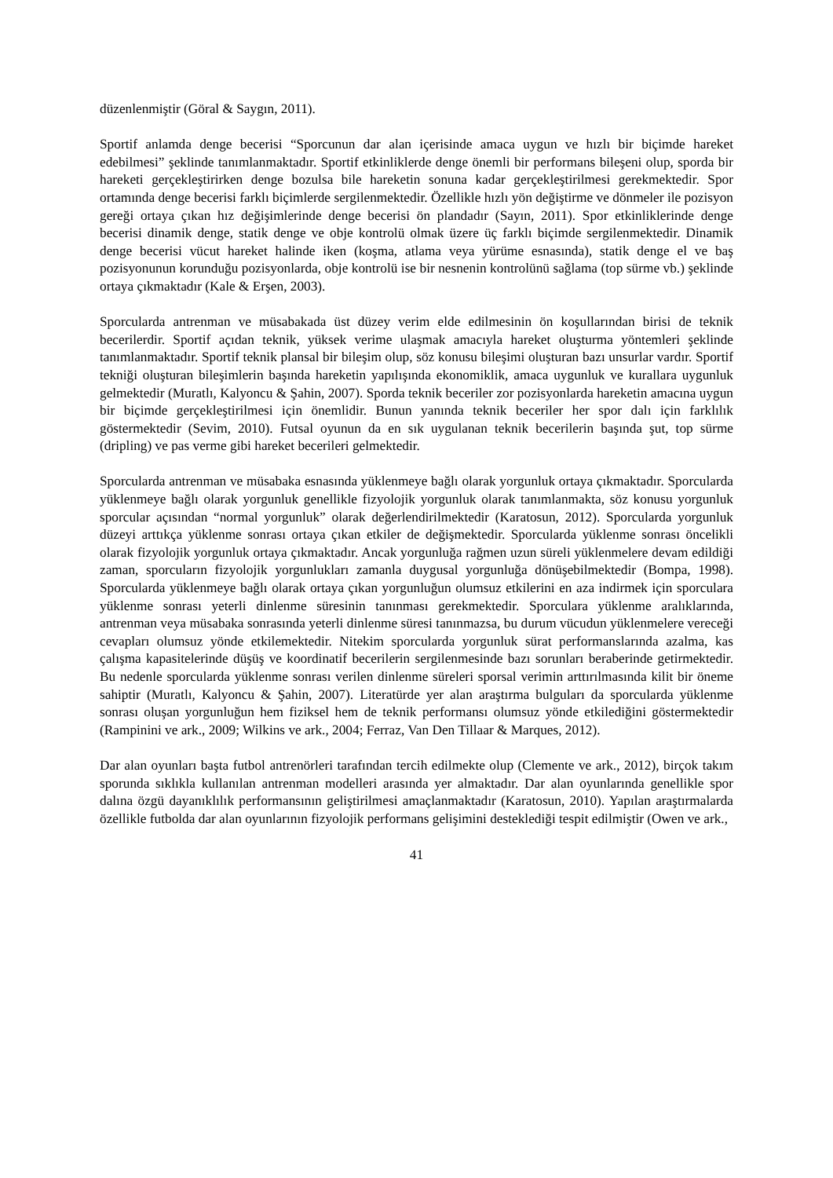düzenlenmiştir (Göral & Saygın, 2011).
Sportif anlamda denge becerisi “Sporcunun dar alan içerisinde amaca uygun ve hızlı bir biçimde hareket edebilmesi” şeklinde tanımlanmaktadır. Sportif etkinliklerde denge önemli bir performans bileşeni olup, sporda bir hareketi gerçekleştirirken denge bozulsa bile hareketin sonuna kadar gerçekleştirilmesi gerekmektedir. Spor ortamında denge becerisi farklı biçimlerde sergilenmektedir. Özellikle hızlı yön değiştirme ve dönmeler ile pozisyon gereği ortaya çıkan hız değişimlerinde denge becerisi ön plandadır (Sayın, 2011). Spor etkinliklerinde denge becerisi dinamik denge, statik denge ve obje kontrolü olmak üzere üç farklı biçimde sergilenmektedir. Dinamik denge becerisi vücut hareket halinde iken (koşma, atlama veya yürüme esnasında), statik denge el ve baş pozisyonunun korunduğu pozisyonlarda, obje kontrolü ise bir nesnenin kontrolünü sağlama (top sürme vb.) şeklinde ortaya çıkmaktadır (Kale & Erşen, 2003).
Sporcularda antrenman ve müsabakada üst düzey verim elde edilmesinin ön koşullarından birisi de teknik becerilerdir. Sportif açıdan teknik, yüksek verime ulaşmak amacıyla hareket oluşturma yöntemleri şeklinde tanımlanmaktadır. Sportif teknik plansal bir bileşim olup, söz konusu bileşimi oluşturan bazı unsurlar vardır. Sportif tekniği oluşturan bileşimlerin başında hareketin yapılışında ekonomiklik, amaca uygunluk ve kurallara uygunluk gelmektedir (Muratlı, Kalyoncu & Şahin, 2007). Sporda teknik beceriler zor pozisyonlarda hareketin amacına uygun bir biçimde gerçekleştirilmesi için önemlidir. Bunun yanında teknik beceriler her spor dalı için farklılık göstermektedir (Sevim, 2010). Futsal oyunun da en sık uygulanan teknik becerilerin başında şut, top sürme (dripling) ve pas verme gibi hareket becerileri gelmektedir.
Sporcularda antrenman ve müsabaka esnasında yüklenmeye bağlı olarak yorgunluk ortaya çıkmaktadır. Sporcularda yüklenmeye bağlı olarak yorgunluk genellikle fizyolojik yorgunluk olarak tanımlanmakta, söz konusu yorgunluk sporcular açısından “normal yorgunluk” olarak değerlendirilmektedir (Karatosun, 2012). Sporcularda yorgunluk düzeyi arttıkça yüklenme sonrası ortaya çıkan etkiler de değişmektedir. Sporcularda yüklenme sonrası öncelikli olarak fizyolojik yorgunluk ortaya çıkmaktadır. Ancak yorgunluğa rağmen uzun süreli yüklenmelere devam edildiği zaman, sporcuların fizyolojik yorgunlukları zamanla duygusal yorgunluğa dönüşebilmektedir (Bompa, 1998). Sporcularda yüklenmeye bağlı olarak ortaya çıkan yorgunluğun olumsuz etkilerini en aza indirmek için sporculara yüklenme sonrası yeterli dinlenme süresinin tanınması gerekmektedir. Sporculara yüklenme aralıklarında, antrenman veya müsabaka sonrasında yeterli dinlenme süresi tanınmazsa, bu durum vücudun yüklenmelere vereceği cevapları olumsuz yönde etkilemektedir. Nitekim sporcularda yorgunluk sürat performanslarında azalma, kas çalışma kapasitelerinde düşüş ve koordinatif becerilerin sergilenmesinde bazı sorunları beraberinde getirmektedir. Bu nedenle sporcularda yüklenme sonrası verilen dinlenme süreleri sporsal verimin arttırılmasında kilit bir öneme sahiptir (Muratlı, Kalyoncu & Şahin, 2007). Literatürde yer alan araştırma bulguları da sporcularda yüklenme sonrası oluşan yorgunluğun hem fiziksel hem de teknik performansı olumsuz yönde etkilediğini göstermektedir (Rampinini ve ark., 2009; Wilkins ve ark., 2004; Ferraz, Van Den Tillaar & Marques, 2012).
Dar alan oyunları başta futbol antrenörleri tarafından tercih edilmekte olup (Clemente ve ark., 2012), birçok takım sporunda sıklıkla kullanılan antrenman modelleri arasında yer almaktadır. Dar alan oyunlarında genellikle spor dalına özgü dayanıklılık performansının geliştirilmesi amaçlanmaktadır (Karatosun, 2010). Yapılan araştırmalarda özellikle futbolda dar alan oyunlarının fizyolojik performans gelişimini desteklediği tespit edilmiştir (Owen ve ark.,
41